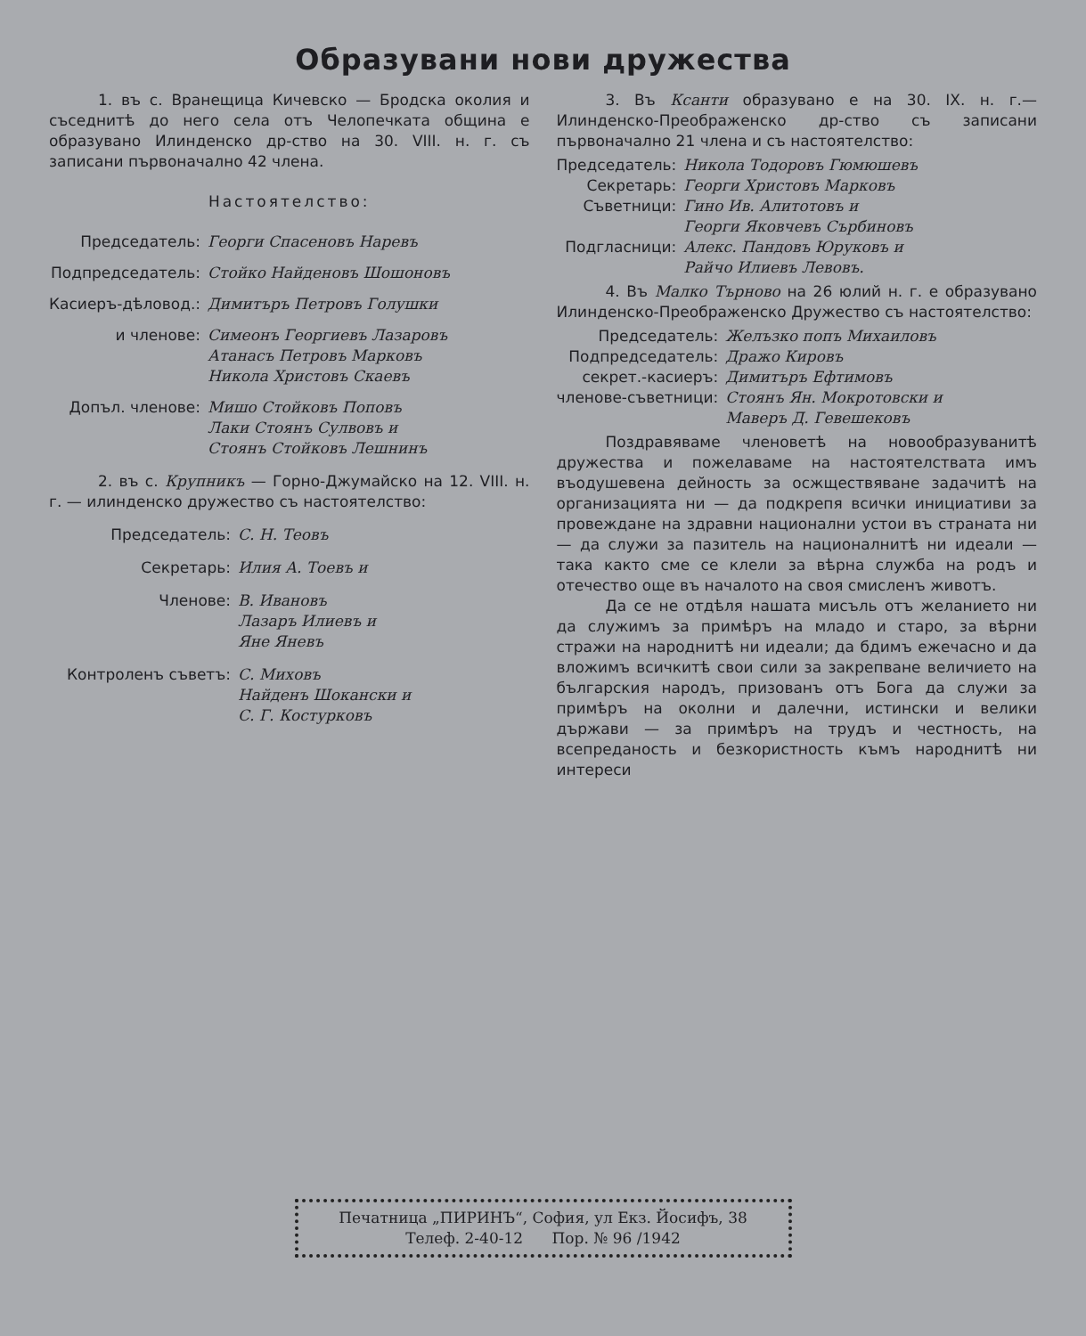Образувани нови дружества
1. въ с. Вранещица Кичевско — Бродска околия и съседнитѣ до него села отъ Челопечката община е образувано Илинденско др-ство на 30. VIII. н. г. съ записани първоначално 42 члена.
Настоятелство:
Председатель:
Георги Спасеновъ Наревъ
Подпредседатель:
Стойко Найденовъ Шошоновъ
Касиеръ-дѣловод.:
Димитъръ Петровъ Голушки
и членове:
Симеонъ Георгиевъ Лазаровъ
Атанасъ Петровъ Марковъ
Никола Христовъ Скаевъ
Допъл. членове:
Мишо Стойковъ Поповъ
Лаки Стоянъ Сулвовъ и
Стоянъ Стойковъ Лешнинъ
2. въ с. Крупникъ — Горно-Джумайско на 12. VIII. н. г. — илинденско дружество съ настоятелство:
Председатель:
С. Н. Теовъ
Секретарь:
Илия А. Тоевъ и
Членове:
В. Ивановъ
Лазаръ Илиевъ и
Яне Яневъ
Контроленъ съветъ:
С. Миховъ
Найденъ Шокански и
С. Г. Костурковъ
3. Въ Ксанти образувано е на 30. IX. н. г.— Илинденско-Преображенско др-ство съ записани първоначално 21 члена и съ настоятелство:
Председатель:
Никола Тодоровъ Гюмюшевъ
Секретарь:
Георги Христовъ Марковъ
Съветници:
Гино Ив. Алитотовъ и
Георги Яковчевъ Сърбиновъ
Подгласници:
Алекс. Пандовъ Юруковъ и
Райчо Илиевъ Левовъ.
4. Въ Малко Търново на 26 юлий н. г. е образувано Илинденско-Преображенско Дружество съ настоятелство:
Председатель:
Желъзко попъ Михаиловъ
Подпредседатель:
Дражо Кировъ
секрет.-касиеръ:
Димитъръ Ефтимовъ
членове-съветници:
Стоянъ Ян. Мокротовски и
Маверъ Д. Гевешековъ
Поздравяваме членоветѣ на новообразуванитѣ дружества и пожелаваме на настоятелствата имъ въодушевена дейность за осжществяване задачитѣ на организацията ни — да подкрепя всички инициативи за провеждане на здравни национални устои въ страната ни — да служи за пазитель на националнитѣ ни идеали — така както сме се клели за вѣрна служба на родъ и отечество още въ началото на своя смисленъ животъ.
Да се не отдѣля нашата мисъль отъ желанието ни да служимъ за примѣръ на младо и старо, за вѣрни стражи на народнитѣ ни идеали; да бдимъ ежечасно и да вложимъ всичкитѣ свои сили за закрепване величието на българския народъ, призованъ отъ Бога да служи за примѣръ на околни и далечни, истински и велики държави — за примѣръ на трудъ и честность, на всепреданость и безкористность къмъ народнитѣ ни интереси
Печатница „ПИРИНЪ“, София, ул Екз. Йосифъ, 38
Телеф. 2-40-12 Пор. № 96 /1942